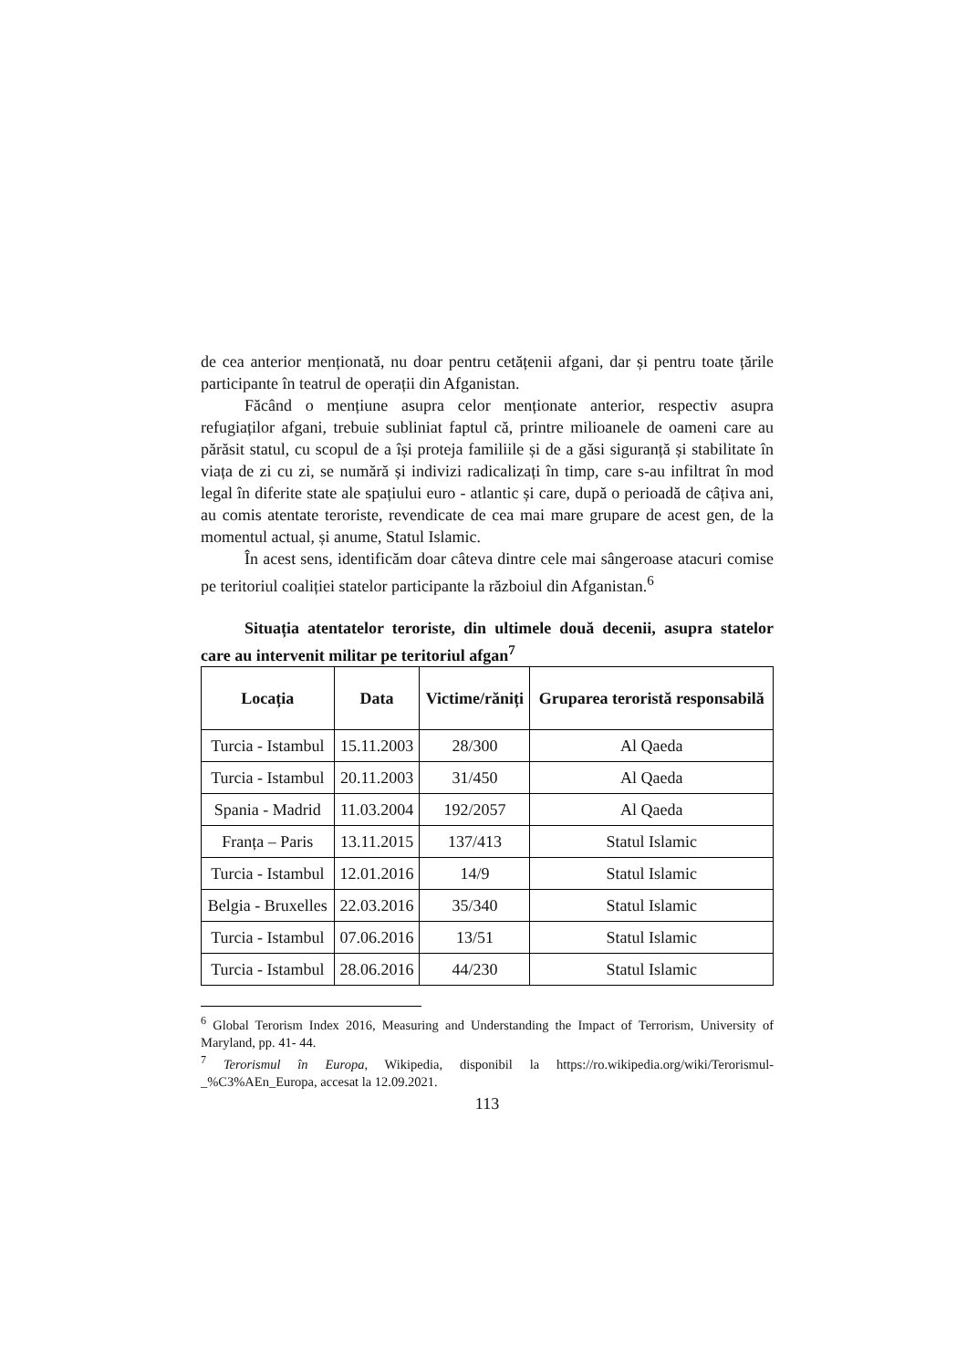de cea anterior menționată, nu doar pentru cetățenii afgani, dar și pentru toate țările participante în teatrul de operații din Afganistan.
Făcând o mențiune asupra celor menționate anterior, respectiv asupra refugiaților afgani, trebuie subliniat faptul că, printre milioanele de oameni care au părăsit statul, cu scopul de a își proteja familiile și de a găsi siguranță și stabilitate în viața de zi cu zi, se numără și indivizi radicalizați în timp, care s-au infiltrat în mod legal în diferite state ale spațiului euro - atlantic și care, după o perioadă de câțiva ani, au comis atentate teroriste, revendicate de cea mai mare grupare de acest gen, de la momentul actual, și anume, Statul Islamic.
În acest sens, identificăm doar câteva dintre cele mai sângeroase atacuri comise pe teritoriul coaliției statelor participante la războiul din Afganistan.<sup>6</sup>
Situația atentatelor teroriste, din ultimele două decenii, asupra statelor care au intervenit militar pe teritoriul afgan<sup>7</sup>
| Locația | Data | Victime/răniți | Gruparea teroristă responsabilă |
| --- | --- | --- | --- |
| Turcia - Istambul | 15.11.2003 | 28/300 | Al Qaeda |
| Turcia - Istambul | 20.11.2003 | 31/450 | Al Qaeda |
| Spania - Madrid | 11.03.2004 | 192/2057 | Al Qaeda |
| Franța – Paris | 13.11.2015 | 137/413 | Statul Islamic |
| Turcia - Istambul | 12.01.2016 | 14/9 | Statul Islamic |
| Belgia - Bruxelles | 22.03.2016 | 35/340 | Statul Islamic |
| Turcia - Istambul | 07.06.2016 | 13/51 | Statul Islamic |
| Turcia - Istambul | 28.06.2016 | 44/230 | Statul Islamic |
<sup>6</sup> Global Terorism Index 2016, Measuring and Understanding the Impact of Terrorism, University of Maryland, pp. 41- 44.
<sup>7</sup> Terorismul în Europa, Wikipedia, disponibil la https://ro.wikipedia.org/wiki/Terorismul-_%C3%AEn_Europa, accesat la 12.09.2021.
113